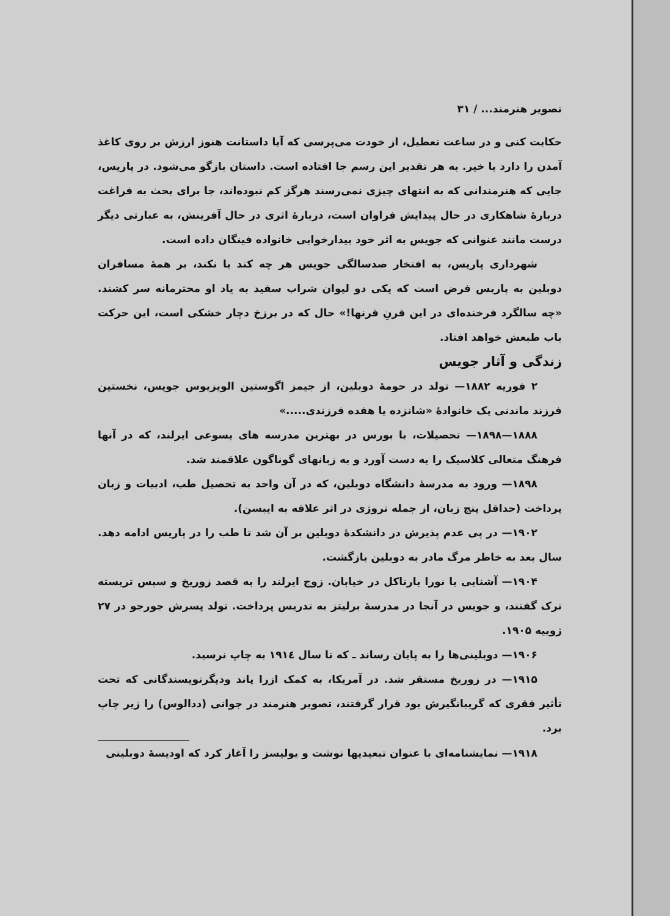تصویر هنرمند... / ۳۱
حکایت کنی و در ساعت تعطیل، از خودت می‌پرسی که آیا داستانت هنوز ارزش بر روی کاغذ آمدن را دارد یا خیر. به هر تقدیر این رسم جا افتاده است. داستان بازگو می‌شود. در پاریس، جایی که هنرمندانی که به انتهای چیزی نمی‌رسند هرگز کم نبوده‌اند، جا برای بحث به فراغت دربارهٔ شاهکاری در حال پیدایش فراوان است، دربارهٔ اثری در حال آفرینش، به عبارتی دیگر درست مانند عنوانی که جویس به اثر خود بیدارخوابی خانواده فینگان داده است.
شهرداری پاریس، به افتخار صدسالگی جویس هر چه کند یا نکند، بر همهٔ مسافران دوبلین به پاریس فرض است که یکی دو لیوان شراب سفید به یاد او محترمانه سر کشند. «چه سالگرد فرخنده‌ای در این قرنِ قرنها!» حال که در برزخ دچار خشکی است، این حرکت باب طبعش خواهد افتاد.
زندگی و آثار جویس
۲ فوریه ۱۸۸۲— تولد در حومهٔ دوبلین، از جیمز اگوستین الویزیوس جویس، نخستین فرزند ماندنی یک خانوادهٔ «شانزده یا هفده فرزندی.....»
۱۸۸۸—۱۸۹۸— تحصیلات، با بورس در بهترین مدرسه های یسوعی ایرلند، که در آنها فرهنگ متعالی کلاسیک را به دست آورد و به زبانهای گوناگون علاقمند شد.
۱۸۹۸— ورود به مدرسهٔ دانشگاه دوبلین، که در آن واحد به تحصیل طب، ادبیات و زبان پرداخت (حداقل پنج زبان، از جمله نروژی در اثر علاقه به ایبسن).
۱۹۰۲— در پی عدم پذیرش در دانشکدهٔ دوبلین بر آن شد تا طب را در پاریس ادامه دهد. سال بعد به خاطر مرگ مادر به دوبلین بازگشت.
۱۹۰۴— آشنایی با نورا بارناکل در خیابان. زوج ایرلند را به قصد زوریخ و سپس تریسته ترک گفتند، و جویس در آنجا در مدرسهٔ برلیتز به تدریس پرداخت. تولد پسرش جورجو در ۲۷ ژوییه ۱۹۰۵.
۱۹۰۶— دوبلینی‌ها را به پایان رساند ـ که تا سال ۱۹۱٤ به چاپ نرسید.
۱۹۱۵— در زوریخ مستقر شد. در آمریکا، به کمک ازرا پاند ودیگرنویسندگانی که تحت تأثیر فقری که گریبانگیرش بود قرار گرفتند، تصویر هنرمند در جوانی (ددالوس) را زیر چاپ برد.
۱۹۱۸— نمایشنامه‌ای با عنوان تبعیدیها نوشت و یولیسز را آغاز کرد که اودیسهٔ دوبلینی